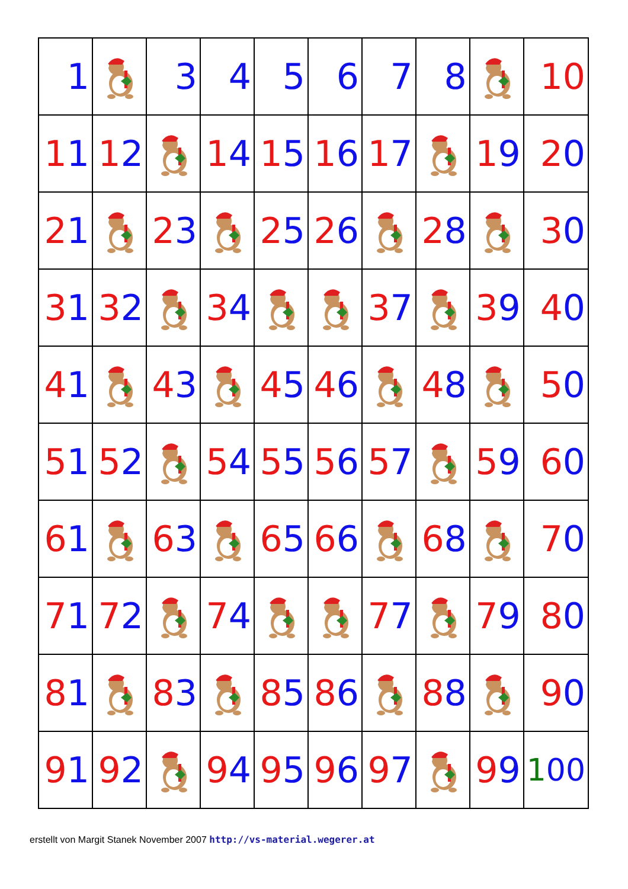| 1 | | 3 | 4 | 5 | 6 | 7 | 8 | | 10 |
| 1 1 | 1 2 | | 1 4 | 1 5 | 1 6 | 1 7 | | 1 9 | 2 0 |
| 2 1 | | 2 3 | | 2 5 | 2 6 | | 2 8 | | 3 0 |
| 3 1 | 3 2 | | 3 4 | | | 3 7 | | 3 9 | 4 0 |
| 4 1 | | 4 3 | | 4 5 | 4 6 | | 4 8 | | 5 0 |
| 5 1 | 5 2 | | 5 4 | 5 5 | 5 6 | 5 7 | | 5 9 | 6 0 |
| 6 1 | | 6 3 | | 6 5 | 6 6 | | 6 8 | | 7 0 |
| 7 1 | 7 2 | | 7 4 | | | 7 7 | | 7 9 | 8 0 |
| 8 1 | | 8 3 | | 8 5 | 8 6 | | 8 8 | | 9 0 |
| 9 1 | 9 2 | | 9 4 | 9 5 | 9 6 | 9 7 | | 9 9 | 1 00 |
erstellt von Margit Stanek November 2007 http://vs-material.wegerer.at